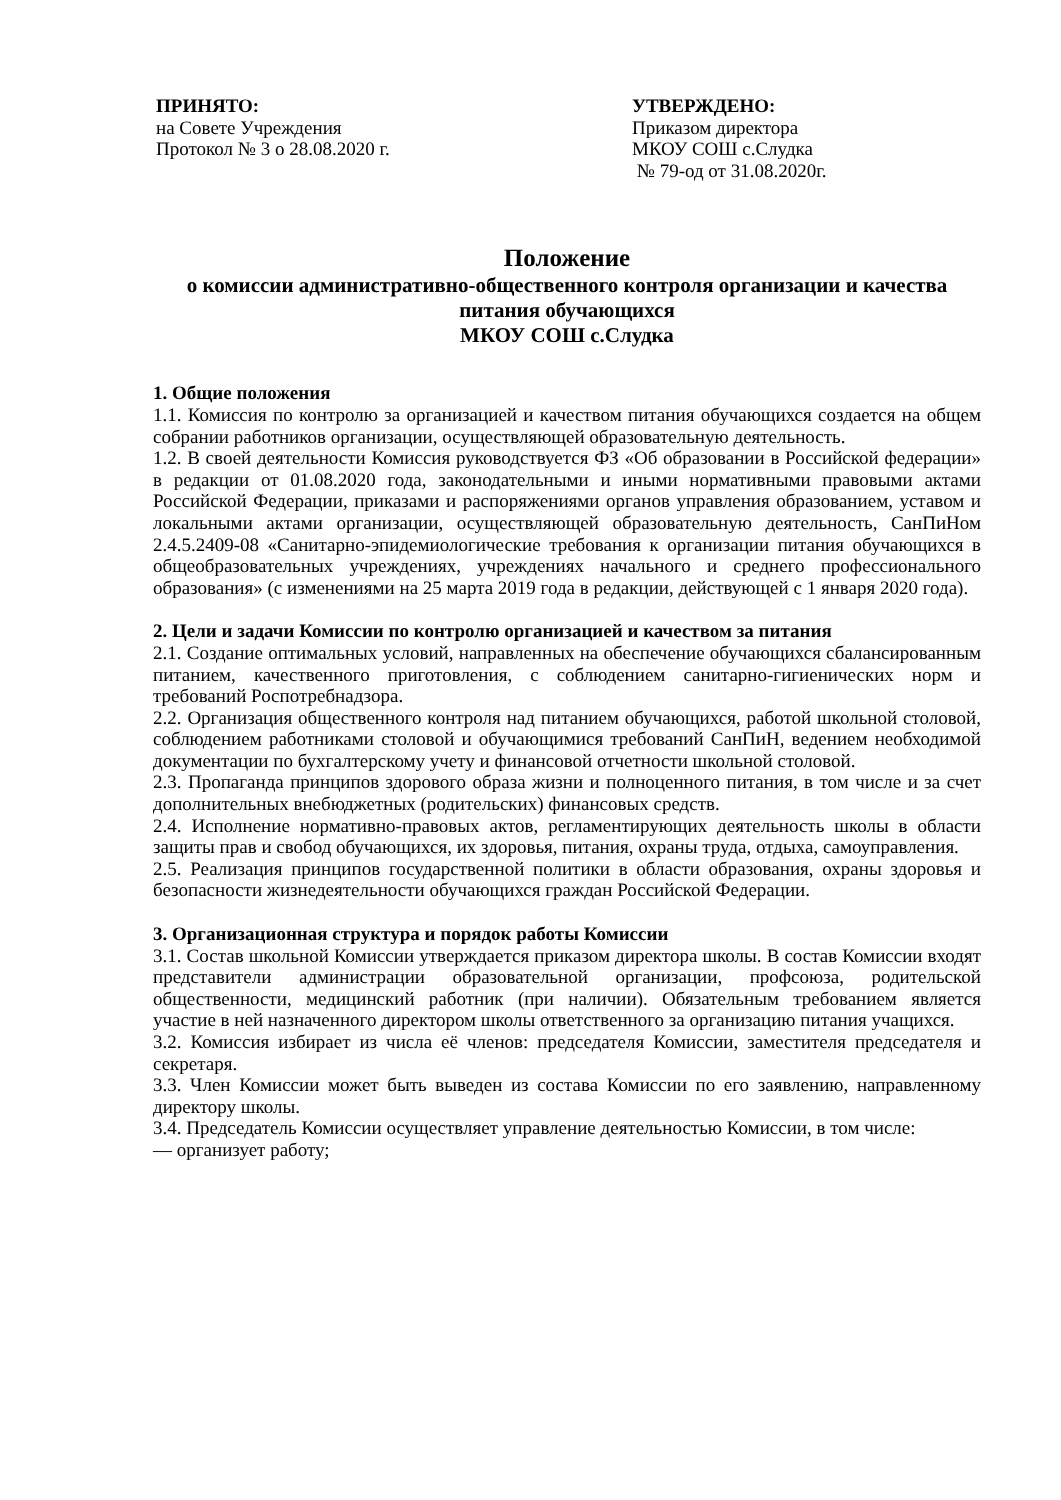ПРИНЯТО:
на Совете Учреждения
Протокол № 3 о 28.08.2020 г.
УТВЕРЖДЕНО:
Приказом директора
МКОУ СОШ с.Слудка
№ 79-од от 31.08.2020г.
Положение
о комиссии административно-общественного контроля организации и качества питания обучающихся
МКОУ СОШ с.Слудка
1. Общие положения
1.1. Комиссия по контролю за организацией и качеством питания обучающихся создается на общем собрании работников организации, осуществляющей образовательную деятельность.
1.2. В своей деятельности Комиссия руководствуется ФЗ «Об образовании в Российской федерации» в редакции от 01.08.2020 года, законодательными и иными нормативными правовыми актами Российской Федерации, приказами и распоряжениями органов управления образованием, уставом и локальными актами организации, осуществляющей образовательную деятельность, СанПиНом 2.4.5.2409-08 «Санитарно-эпидемиологические требования к организации питания обучающихся в общеобразовательных учреждениях, учреждениях начального и среднего профессионального образования» (с изменениями на 25 марта 2019 года в редакции, действующей с 1 января 2020 года).
2. Цели и задачи Комиссии по контролю организацией и качеством за питания
2.1. Создание оптимальных условий, направленных на обеспечение обучающихся сбалансированным питанием, качественного приготовления, с соблюдением санитарно-гигиенических норм и требований Роспотребнадзора.
2.2. Организация общественного контроля над питанием обучающихся, работой школьной столовой, соблюдением работниками столовой и обучающимися требований СанПиН, ведением необходимой документации по бухгалтерскому учету и финансовой отчетности школьной столовой.
2.3. Пропаганда принципов здорового образа жизни и полноценного питания, в том числе и за счет дополнительных внебюджетных (родительских) финансовых средств.
2.4. Исполнение нормативно-правовых актов, регламентирующих деятельность школы в области защиты прав и свобод обучающихся, их здоровья, питания, охраны труда, отдыха, самоуправления.
2.5. Реализация принципов государственной политики в области образования, охраны здоровья и безопасности жизнедеятельности обучающихся граждан Российской Федерации.
3. Организационная структура и порядок работы Комиссии
3.1. Состав школьной Комиссии утверждается приказом директора школы. В состав Комиссии входят представители администрации образовательной организации, профсоюза, родительской общественности, медицинский работник (при наличии). Обязательным требованием является участие в ней назначенного директором школы ответственного за организацию питания учащихся.
3.2. Комиссия избирает из числа её членов: председателя Комиссии, заместителя председателя и секретаря.
3.3. Член Комиссии может быть выведен из состава Комиссии по его заявлению, направленному директору школы.
3.4. Председатель Комиссии осуществляет управление деятельностью Комиссии, в том числе:
— организует работу;